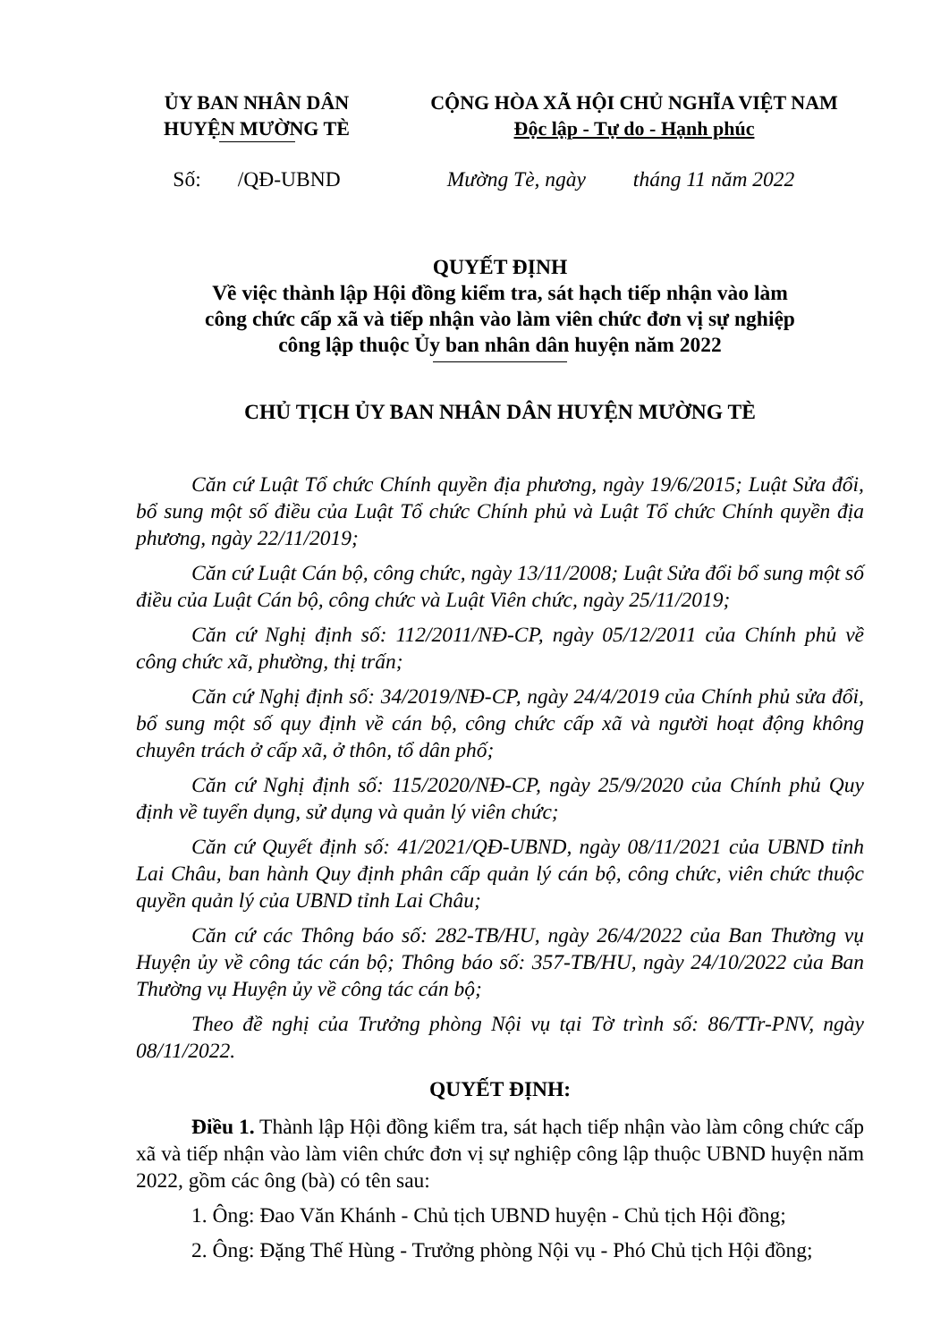ỦY BAN NHÂN DÂN
HUYỆN MƯỜNG TÈ
CỘNG HÒA XÃ HỘI CHỦ NGHĨA VIỆT NAM
Độc lập - Tự do - Hạnh phúc
Số: /QĐ-UBND Mường Tè, ngày tháng 11 năm 2022
QUYẾT ĐỊNH
Về việc thành lập Hội đồng kiểm tra, sát hạch tiếp nhận vào làm
công chức cấp xã và tiếp nhận vào làm viên chức đơn vị sự nghiệp
công lập thuộc Ủy ban nhân dân huyện năm 2022
CHỦ TỊCH ỦY BAN NHÂN DÂN HUYỆN MƯỜNG TÈ
Căn cứ Luật Tổ chức Chính quyền địa phương, ngày 19/6/2015; Luật Sửa đổi, bổ sung một số điều của Luật Tổ chức Chính phủ và Luật Tổ chức Chính quyền địa phương, ngày 22/11/2019;
Căn cứ Luật Cán bộ, công chức, ngày 13/11/2008; Luật Sửa đổi bổ sung một số điều của Luật Cán bộ, công chức và Luật Viên chức, ngày 25/11/2019;
Căn cứ Nghị định số: 112/2011/NĐ-CP, ngày 05/12/2011 của Chính phủ về công chức xã, phường, thị trấn;
Căn cứ Nghị định số: 34/2019/NĐ-CP, ngày 24/4/2019 của Chính phủ sửa đổi, bổ sung một số quy định về cán bộ, công chức cấp xã và người hoạt động không chuyên trách ở cấp xã, ở thôn, tổ dân phố;
Căn cứ Nghị định số: 115/2020/NĐ-CP, ngày 25/9/2020 của Chính phủ Quy định về tuyển dụng, sử dụng và quản lý viên chức;
Căn cứ Quyết định số: 41/2021/QĐ-UBND, ngày 08/11/2021 của UBND tỉnh Lai Châu, ban hành Quy định phân cấp quản lý cán bộ, công chức, viên chức thuộc quyền quản lý của UBND tỉnh Lai Châu;
Căn cứ các Thông báo số: 282-TB/HU, ngày 26/4/2022 của Ban Thường vụ Huyện ủy về công tác cán bộ; Thông báo số: 357-TB/HU, ngày 24/10/2022 của Ban Thường vụ Huyện ủy về công tác cán bộ;
Theo đề nghị của Trưởng phòng Nội vụ tại Tờ trình số: 86/TTr-PNV, ngày 08/11/2022.
QUYẾT ĐỊNH:
Điều 1. Thành lập Hội đồng kiểm tra, sát hạch tiếp nhận vào làm công chức cấp xã và tiếp nhận vào làm viên chức đơn vị sự nghiệp công lập thuộc UBND huyện năm 2022, gồm các ông (bà) có tên sau:
1. Ông: Đao Văn Khánh - Chủ tịch UBND huyện - Chủ tịch Hội đồng;
2. Ông: Đặng Thế Hùng - Trưởng phòng Nội vụ - Phó Chủ tịch Hội đồng;